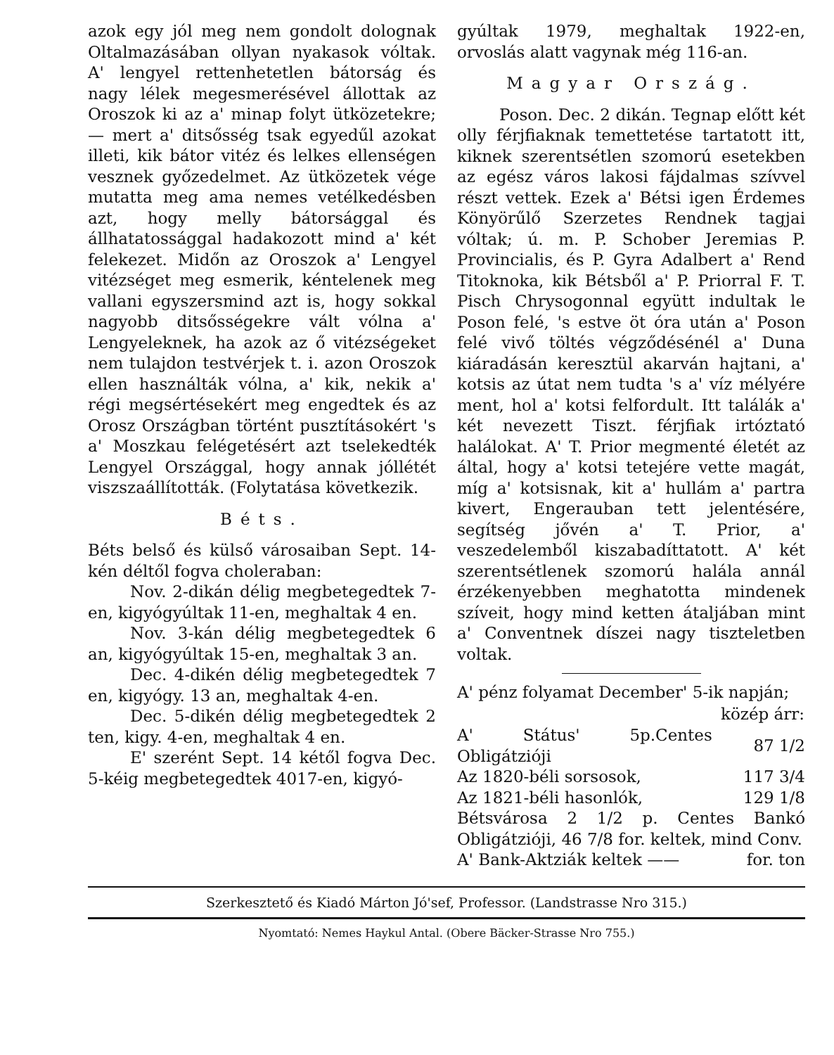azok egy jól meg nem gondolt dolognak Oltalmazásában ollyan nyakasok vóltak. A' lengyel rettenhetetlen bátorság és nagy lélek megesmerésével állottak az Oroszok ki az a' minap folyt ütközetekre; — mert a' ditsősség tsak egyedűl azokat illeti, kik bátor vitéz és lelkes ellenségen vesznek győzedelmet. Az ütközetek vége mutatta meg ama nemes vetélkedésben azt, hogy melly bátorsággal és állhatatossággal hadakozott mind a' két felekezet. Midőn az Oroszok a' Lengyel vitézséget meg esmerik, kéntelenek meg vallani egyszersmind azt is, hogy sokkal nagyobb ditsősségekre vált vólna a' Lengyeleknek, ha azok az ő vitézségeket nem tulajdon testvérjek t. i. azon Oroszok ellen használták vólna, a' kik, nekik a' régi megsértésekért meg engedtek és az Orosz Országban történt pusztításokért 's a' Moszkau felégetésért azt tselekedték Lengyel Országgal, hogy annak jóllétét viszszaállították. (Folytatása következik.
Béts.
Béts belső és külső városaiban Sept. 14-kén déltől fogva choleraban:
Nov. 2-dikán délig megbetegedtek 7-en, kigyógyúltak 11-en, meghaltak 4 en.
Nov. 3-kán délig megbetegedtek 6 an, kigyógyúltak 15-en, meghaltak 3 an.
Dec. 4-dikén délig megbetegedtek 7 en, kigyógy. 13 an, meghaltak 4-en.
Dec. 5-dikén délig megbetegedtek 2 ten, kigy. 4-en, meghaltak 4 en.
E' szerént Sept. 14 kétől fogva Dec. 5-kéig megbetegedtek 4017-en, kigyó-
gyúltak 1979, meghaltak 1922-en, orvoslás alatt vagynak még 116-an.
Magyar Ország.
Poson. Dec. 2 dikán. Tegnap előtt két olly férjfiaknak temettetése tartatott itt, kiknek szerentsétlen szomorú esetekben az egész város lakosi fájdalmas szívvel részt vettek. Ezek a' Bétsi igen Érdemes Könyörűlő Szerzetes Rendnek tagjai vóltak; ú. m. P. Schober Jeremias P. Provincialis, és P. Gyra Adalbert a' Rend Titoknoka, kik Bétsből a' P. Priorral F. T. Pisch Chrysogonnal együtt indultak le Poson felé, 's estve öt óra után a' Poson felé vivő töltés végződésénél a' Duna kiáradásán keresztül akarván hajtani, a' kotsis az útat nem tudta 's a' víz mélyére ment, hol a' kotsi felfordult. Itt találák a' két nevezett Tiszt. férjfiak irtóztató halálokat. A' T. Prior megmenté életét az által, hogy a' kotsi tetejére vette magát, míg a' kotsisnak, kit a' hullám a' partra kivert, Engerauban tett jelentésére, segítség jővén a' T. Prior, a' veszedelemből kiszabadíttatott. A' két szerentsétlenek szomorú halála annál érzékenyebben meghatotta mindenek szíveit, hogy mind ketten átaljában mint a' Conventnek díszei nagy tiszteletben voltak.
A' pénz folyamat December' 5-ik napján;
| | közép árr: |
| A' Státus' 5p.Centes Obligátzióji | 87 1/2 |
| Az 1820-béli sorsosok, | 117 3/4 |
| Az 1821-béli hasonlók, | 129 1/8 |
| Bétsvárosa 2 1/2 p. Centes Bankó Obligátzióji, 46 7/8 for. keltek, mind Conv. | |
| A' Bank-Aktziák keltek —— | for. ton |
Szerkesztető és Kiadó Márton Jó'sef, Professor. (Landstrasse Nro 315.)
Nyomtató: Nemes Haykul Antal. (Obere Bäcker-Strasse Nro 755.)